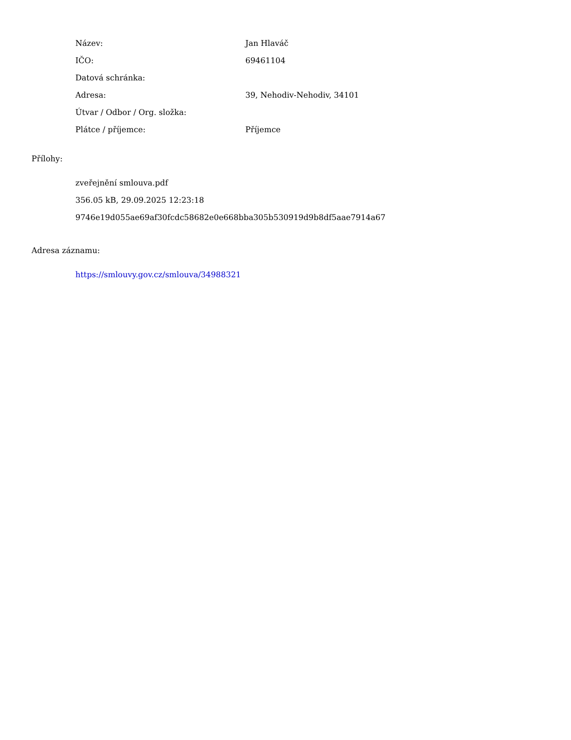| Název: | Jan Hlaváč |
| IČO: | 69461104 |
| Datová schránka: | |
| Adresa: | 39, Nehodiv-Nehodiv, 34101 |
| Útvar / Odbor / Org. složka: | |
| Plátce / příjemce: | Příjemce |
Přílohy:
zveřejnění smlouva.pdf
356.05 kB, 29.09.2025 12:23:18
9746e19d055ae69af30fcdc58682e0e668bba305b530919d9b8df5aae7914a67
Adresa záznamu:
https://smlouvy.gov.cz/smlouva/34988321